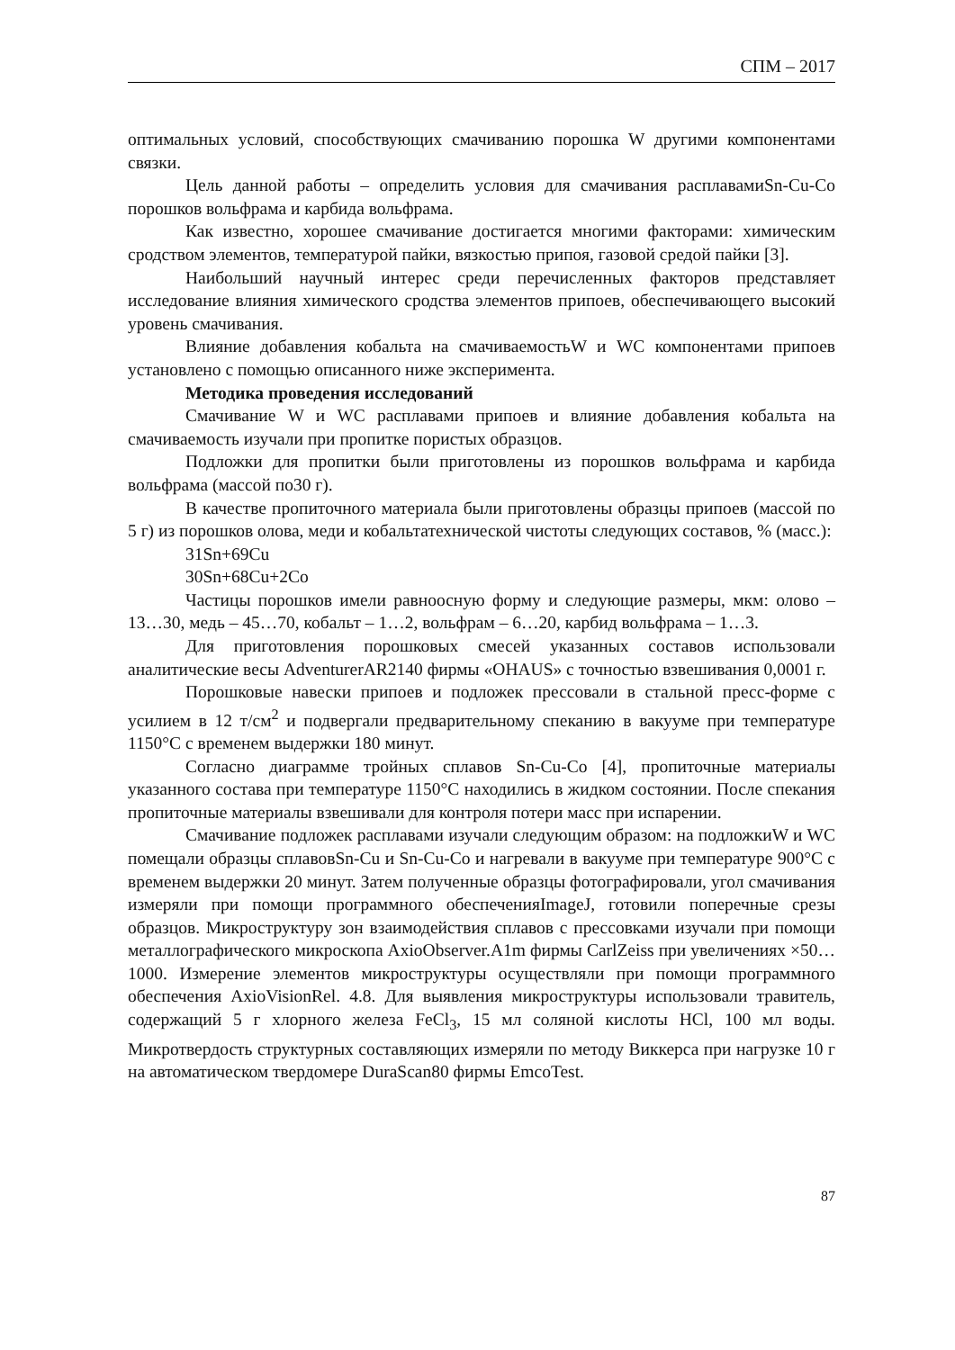СПМ – 2017
оптимальных условий, способствующих смачиванию порошка W другими компонентами связки.
Цель данной работы – определить условия для смачивания расплавамиSn-Cu-Co порошков вольфрама и карбида вольфрама.
Как известно, хорошее смачивание достигается многими факторами: химическим сродством элементов, температурой пайки, вязкостью припоя, газовой средой пайки [3].
Наибольший научный интерес среди перечисленных факторов представляет исследование влияния химического сродства элементов припоев, обеспечивающего высокий уровень смачивания.
Влияние добавления кобальта на смачиваемостьW и WC компонентами припоев установлено с помощью описанного ниже эксперимента.
Методика проведения исследований
Смачивание W и WC расплавами припоев и влияние добавления кобальта на смачиваемость изучали при пропитке пористых образцов.
Подложки для пропитки были приготовлены из порошков вольфрама и карбида вольфрама (массой по30 г).
В качестве пропиточного материала были приготовлены образцы припоев (массой по 5 г) из порошков олова, меди и кобальтатехнической чистоты следующих составов, % (масс.):
31Sn+69Cu
30Sn+68Cu+2Co
Частицы порошков имели равноосную форму и следующие размеры, мкм: олово – 13…30, медь – 45…70, кобальт – 1…2, вольфрам – 6…20, карбид вольфрама – 1…3.
Для приготовления порошковых смесей указанных составов использовали аналитические весы AdventurerAR2140 фирмы «OHAUS» с точностью взвешивания 0,0001 г.
Порошковые навески припоев и подложек прессовали в стальной пресс-форме с усилием в 12 т/см<sup>2</sup> и подвергали предварительному спеканию в вакууме при температуре 1150°С с временем выдержки 180 минут.
Согласно диаграмме тройных сплавов Sn-Cu-Co [4], пропиточные материалы указанного состава при температуре 1150°С находились в жидком состоянии. После спекания пропиточные материалы взвешивали для контроля потери масс при испарении.
Смачивание подложек расплавами изучали следующим образом: на подложкиW и WC помещали образцы сплавовSn-Cu и Sn-Cu-Co и нагревали в вакууме при температуре 900°С с временем выдержки 20 минут. Затем полученные образцы фотографировали, угол смачивания измеряли при помощи программного обеспеченияImageJ, готовили поперечные срезы образцов. Микроструктуру зон взаимодействия сплавов с прессовками изучали при помощи металлографического микроскопа AxioObserver.A1m фирмы CarlZeiss при увеличениях ×50…1000. Измерение элементов микроструктуры осуществляли при помощи программного обеспечения AxioVisionRel. 4.8. Для выявления микроструктуры использовали травитель, содержащий 5 г хлорного железа FeCl<sub>3</sub>, 15 мл соляной кислоты HCl, 100 мл воды. Микротвердость структурных составляющих измеряли по методу Виккерса при нагрузке 10 г на автоматическом твердомере DuraScan80 фирмы EmcoTest.
87